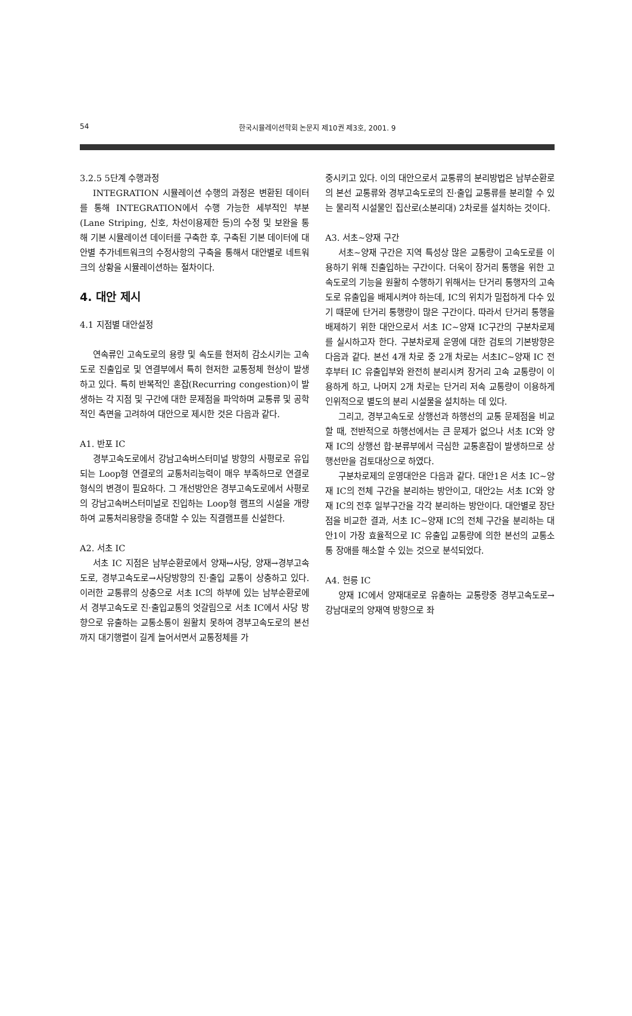54 한국시뮬레이션학회 논문지 제10권 제3호, 2001. 9
3.2.5 5단계 수행과정
INTEGRATION 시뮬레이션 수행의 과정은 변환된 데이터를 통해 INTEGRATION에서 수행 가능한 세부적인 부분(Lane Striping, 신호, 차선이용제한 등)의 수정 및 보완을 통해 기본 시뮬레이션 데이터를 구축한 후, 구축된 기본 데이터에 대안별 추가네트워크의 수정사항의 구축을 통해서 대안별로 네트워크의 상황을 시뮬레이션하는 절차이다.
4. 대안 제시
4.1 지점별 대안설정
연속류인 고속도로의 용량 및 속도를 현저히 감소시키는 고속도로 진출입로 및 연결부에서 특히 현저한 교통정체 현상이 발생하고 있다. 특히 반복적인 혼잡(Recurring congestion)이 발생하는 각 지점 및 구간에 대한 문제점을 파악하며 교통류 및 공학적인 측면을 고려하여 대안으로 제시한 것은 다음과 같다.
A1. 반포 IC
경부고속도로에서 강남고속버스터미널 방향의 사평로로 유입되는 Loop형 연결로의 교통처리능력이 매우 부족하므로 연결로 형식의 변경이 필요하다. 그 개선방안은 경부고속도로에서 사평로의 강남고속버스터미널로 진입하는 Loop형 램프의 시설을 개량하여 교통처리용량을 증대할 수 있는 직결램프를 신설한다.
A2. 서초 IC
서초 IC 지점은 남부순환로에서 양재↔사당, 양재→경부고속도로, 경부고속도로→사당방향의 진·출입 교통이 상충하고 있다. 이러한 교통류의 상충으로 서초 IC의 하부에 있는 남부순환로에서 경부고속도로 진·출입교통의 엇갈림으로 서초 IC에서 사당 방향으로 유출하는 교통소통이 원활치 못하여 경부고속도로의 본선까지 대기행렬이 길게 늘어서면서 교통정체를 가
중시키고 있다. 이의 대안으로서 교통류의 분리방법은 남부순환로의 본선 교통류와 경부고속도로의 진·출입 교통류를 분리할 수 있는 물리적 시설물인 집산로(소분리대) 2차로를 설치하는 것이다.
A3. 서초~양재 구간
서초~양재 구간은 지역 특성상 많은 교통량이 고속도로를 이용하기 위해 진출입하는 구간이다. 더욱이 장거리 통행을 위한 고속도로의 기능을 원활히 수행하기 위해서는 단거리 통행자의 고속도로 유출입을 배제시켜야 하는데, IC의 위치가 밀접하게 다수 있기 때문에 단거리 통행량이 많은 구간이다. 따라서 단거리 통행을 배제하기 위한 대안으로서 서초 IC~양재 IC구간의 구분차로제를 실시하고자 한다. 구분차로제 운영에 대한 검토의 기본방향은 다음과 같다. 본선 4개 차로 중 2개 차로는 서초IC~양재 IC 전후부터 IC 유출입부와 완전히 분리시켜 장거리 고속 교통량이 이용하게 하고, 나머지 2개 차로는 단거리 저속 교통량이 이용하게 인위적으로 별도의 분리 시설물을 설치하는 데 있다.
그리고, 경부고속도로 상행선과 하행선의 교통 문제점을 비교할 때, 전반적으로 하행선에서는 큰 문제가 없으나 서초 IC와 양재 IC의 상행선 합·분류부에서 극심한 교통혼잡이 발생하므로 상행선만을 검토대상으로 하였다.
구분차로제의 운영대안은 다음과 같다. 대안1은 서초 IC~양재 IC의 전체 구간을 분리하는 방안이고, 대안2는 서초 IC와 양재 IC의 전후 일부구간을 각각 분리하는 방안이다. 대안별로 장단점을 비교한 결과, 서초 IC~양재 IC의 전체 구간을 분리하는 대안1이 가장 효율적으로 IC 유출입 교통량에 의한 본선의 교통소통 장애를 해소할 수 있는 것으로 분석되었다.
A4. 헌릉 IC
양재 IC에서 양재대로로 유출하는 교통량중 경부고속도로→강남대로의 양재역 방향으로 좌